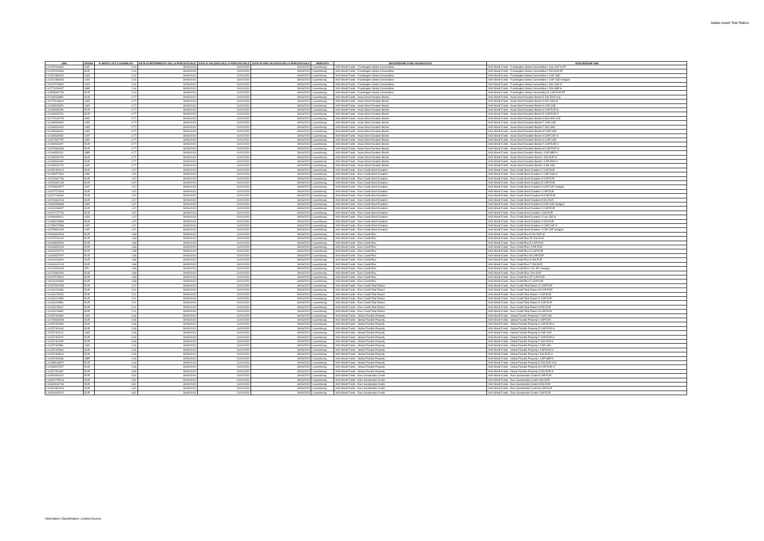Italian Asset Test Ratios
| ISIN | DIVISA | % WHITE LIST E ASSIMILATI | DATA DI RIFERIMENTO DELLA PERCENTUALE | DATA DI VALENZA DELLA PERCENTUALE | DATA DI FINE VALENZA DELLA PERCENTUALE | MERCATO | DESCRIZIONE FUND HOUSE/UCITS | DESCRIZIONE ISIN |
| --- | --- | --- | --- | --- | --- | --- | --- | --- |
| LU1257004892 | CHF | 2,04 | 30/06/2019 | 01/01/2020 | 30/06/2020 | Luxembourg | AXA World Funds - Framlington Global Convertibles | AXA World Funds - Framlington Global Convertibles I Cap CHF H PF |
| LU1257004546 | EUR | 2,04 | 30/06/2019 | 01/01/2020 | 30/06/2020 | Luxembourg | AXA World Funds - Framlington Global Convertibles | AXA World Funds - Framlington Global Convertibles I DIS EUR PF |
| LU1321382902 | USD | 2,04 | 30/06/2019 | 01/01/2020 | 30/06/2020 | Luxembourg | AXA World Funds - Framlington Global Convertibles | AXA World Funds - Framlington Global Convertibles I CAP USD |
| LU1321383033 | USD | 2,04 | 30/06/2019 | 01/01/2020 | 30/06/2020 | Luxembourg | AXA World Funds - Framlington Global Convertibles | AXA World Funds - Framlington Global Convertibles I CAP USD Hedged |
| LU1670742862 | USD | 2,04 | 30/06/2019 | 01/01/2020 | 30/06/2020 | Luxembourg | AXA World Funds - Framlington Global Convertibles | AXA World Funds - Framlington Global Convertibles I DIS USD H |
| LU1774150657 | GBP | 2,04 | 30/06/2019 | 01/01/2020 | 30/06/2020 | Luxembourg | AXA World Funds - Framlington Global Convertibles | AXA World Funds - Framlington Global Convertibles I DIS GBP H |
| LU0545090739 | EUR | 2,04 | 30/06/2019 | 01/01/2020 | 30/06/2020 | Luxembourg | AXA World Funds - Framlington Global Convertibles | AXA World Funds - Framlington Global Convertibles E CAP EUR PF |
| LU1196530882 | EUR | 0,77 | 30/06/2019 | 01/01/2020 | 30/06/2020 | Luxembourg | AXA World Funds - Asian Short Duration Bonds | AXA World Funds - Asian Short Duration Bonds E DIS EUR H Q |
| LU1774149642 | USD | 0,77 | 30/06/2019 | 01/01/2020 | 30/06/2020 | Luxembourg | AXA World Funds - Asian Short Duration Bonds | AXA World Funds - Asian Short Duration Bonds A DIS USD M |
| LU1196529876 | USD | 0,77 | 30/06/2019 | 01/01/2020 | 30/06/2020 | Luxembourg | AXA World Funds - Asian Short Duration Bonds | AXA World Funds - Asian Short Duration Bonds A CAP USD |
| LU1196530296 | EUR | 0,77 | 30/06/2019 | 01/01/2020 | 30/06/2020 | Luxembourg | AXA World Funds - Asian Short Duration Bonds | AXA World Funds - Asian Short Duration Bonds A CAP EUR H |
| LU1196530700 | EUR | 0,77 | 30/06/2019 | 01/01/2020 | 30/06/2020 | Luxembourg | AXA World Funds - Asian Short Duration Bonds | AXA World Funds - Asian Short Duration Bonds E CAP EUR H |
| LU1774149725 | HKD | 0,77 | 30/06/2019 | 01/01/2020 | 30/06/2020 | Luxembourg | AXA World Funds - Asian Short Duration Bonds | AXA World Funds - Asian Short Duration Bonds A DIS HKD H M |
| LU1196530965 | USD | 0,77 | 30/06/2019 | 01/01/2020 | 30/06/2020 | Luxembourg | AXA World Funds - Asian Short Duration Bonds | AXA World Funds - Asian Short Duration Bonds F CAP USD |
| LU1196531005 | USD | 0,77 | 30/06/2019 | 01/01/2020 | 30/06/2020 | Luxembourg | AXA World Funds - Asian Short Duration Bonds | AXA World Funds - Asian Short Duration Bonds F DIS USD |
| LU1196536491 | USD | 0,77 | 30/06/2019 | 01/01/2020 | 30/06/2020 | Luxembourg | AXA World Funds - Asian Short Duration Bonds | AXA World Funds - Asian Short Duration Bonds M CAP USD |
| LU1196530452 | CHF | 0,77 | 30/06/2019 | 01/01/2020 | 30/06/2020 | Luxembourg | AXA World Funds - Asian Short Duration Bonds | AXA World Funds - Asian Short Duration Bonds A CAP CHF H |
| LU1527607797 | USD | 0,77 | 30/06/2019 | 01/01/2020 | 30/06/2020 | Luxembourg | AXA World Funds - Asian Short Duration Bonds | AXA World Funds - Asian Short Duration Bonds G CAP USD |
| LU1196531187 | EUR | 0,77 | 30/06/2019 | 01/01/2020 | 30/06/2020 | Luxembourg | AXA World Funds - Asian Short Duration Bonds | AXA World Funds - Asian Short Duration Bonds F CAP EUR H |
| LU2023309086 | EUR | 0,77 | 30/06/2019 | 01/01/2020 | 30/06/2020 | Luxembourg | AXA World Funds - Asian Short Duration Bonds | AXA World Funds - Asian Short Duration Bonds M CAP EUR H |
| LU1196532151 | GBP | 0,77 | 30/06/2019 | 01/01/2020 | 30/06/2020 | Luxembourg | AXA World Funds - Asian Short Duration Bonds | AXA World Funds - Asian Short Duration Bonds I CAP GBP H |
| LU1196532078 | EUR | 0,77 | 30/06/2019 | 01/01/2020 | 30/06/2020 | Luxembourg | AXA World Funds - Asian Short Duration Bonds | AXA World Funds - Asian Short Duration Bonds I DIS EUR H |
| LU1196531930 | EUR | 0,77 | 30/06/2019 | 01/01/2020 | 30/06/2020 | Luxembourg | AXA World Funds - Asian Short Duration Bonds | AXA World Funds - Asian Short Duration Bonds I CAP EUR H |
| LU1196531773 | USD | 0,77 | 30/06/2019 | 01/01/2020 | 30/06/2020 | Luxembourg | AXA World Funds - Asian Short Duration Bonds | AXA World Funds - Asian Short Duration Bonds I CAP USD |
| LU0451400914 | EUR | 1,97 | 30/06/2019 | 01/01/2020 | 30/06/2020 | Luxembourg | AXA World Funds - Euro Credit Short Duration | AXA World Funds - Euro Credit Short Duration F CAP EUR |
| LU1789477962 | USD | 1,97 | 30/06/2019 | 01/01/2020 | 30/06/2020 | Luxembourg | AXA World Funds - Euro Credit Short Duration | AXA World Funds - Euro Credit Short Duration X CAP USD H |
| LU0251661756 | EUR | 1,97 | 30/06/2019 | 01/01/2020 | 30/06/2020 | Luxembourg | AXA World Funds - Euro Credit Short Duration | AXA World Funds - Euro Credit Short Duration A CAP EUR |
| LU0251662135 | EUR | 1,97 | 30/06/2019 | 01/01/2020 | 30/06/2020 | Luxembourg | AXA World Funds - Euro Credit Short Duration | AXA World Funds - Euro Credit Short Duration E CAP EUR |
| LU0753923977 | CHF | 1,97 | 30/06/2019 | 01/01/2020 | 30/06/2020 | Luxembourg | AXA World Funds - Euro Credit Short Duration | AXA World Funds - Euro Credit Short Duration A CAP CHF Hedged |
| LU0227127643 | EUR | 1,97 | 30/06/2019 | 01/01/2020 | 30/06/2020 | Luxembourg | AXA World Funds - Euro Credit Short Duration | AXA World Funds - Euro Credit Short Duration I CAP EUR |
| LU0227146940 | EUR | 1,97 | 30/06/2019 | 01/01/2020 | 30/06/2020 | Luxembourg | AXA World Funds - Euro Credit Short Duration | AXA World Funds - Euro Credit Short Duration M CAP EUR |
| LU0251661913 | EUR | 1,97 | 30/06/2019 | 01/01/2020 | 30/06/2020 | Luxembourg | AXA World Funds - Euro Credit Short Duration | AXA World Funds - Euro Credit Short Duration A DIS EUR |
| LU0964939838 | USD | 1,97 | 30/06/2019 | 01/01/2020 | 30/06/2020 | Luxembourg | AXA World Funds - Euro Credit Short Duration | AXA World Funds - Euro Credit Short Duration A CAP USD Hedged |
| LU1601096537 | EUR | 1,97 | 30/06/2019 | 01/01/2020 | 30/06/2020 | Luxembourg | AXA World Funds - Euro Credit Short Duration | AXA World Funds - Euro Credit Short Duration X CAP EUR |
| LU0227127726 | EUR | 1,97 | 30/06/2019 | 01/01/2020 | 30/06/2020 | Luxembourg | AXA World Funds - Euro Credit Short Duration | AXA World Funds - Euro Credit Short Duration I DIS EUR |
| LU0964939911 | USD | 1,97 | 30/06/2019 | 01/01/2020 | 30/06/2020 | Luxembourg | AXA World Funds - Euro Credit Short Duration | AXA World Funds - Euro Credit Short Duration I Cap USD H |
| LU1689218888 | EUR | 1,97 | 30/06/2019 | 01/01/2020 | 30/06/2020 | Luxembourg | AXA World Funds - Euro Credit Short Duration | AXA World Funds - Euro Credit Short Duration X DIS EUR |
| LU1789477889 | CHF | 1,97 | 30/06/2019 | 01/01/2020 | 30/06/2020 | Luxembourg | AXA World Funds - Euro Credit Short Duration | AXA World Funds - Euro Credit Short Duration X CAP CHF H |
| LU0753924199 | CHF | 1,97 | 30/06/2019 | 01/01/2020 | 30/06/2020 | Luxembourg | AXA World Funds - Euro Credit Short Duration | AXA World Funds - Euro Credit Short Duration I CAP CHF Hedged |
| LU0964942543 | EUR | 1,88 | 30/06/2019 | 01/01/2020 | 30/06/2020 | Luxembourg | AXA World Funds - Euro Credit Plus | AXA World Funds - Euro Credit Plus E Dis EUR Q |
| LU1670744132 | EUR | 1,88 | 30/06/2019 | 01/01/2020 | 30/06/2020 | Luxembourg | AXA World Funds - Euro Credit Plus | AXA World Funds - Euro Credit Plus ZF DIS EUR |
| LU0189846529 | EUR | 1,88 | 30/06/2019 | 01/01/2020 | 30/06/2020 | Luxembourg | AXA World Funds - Euro Credit Plus | AXA World Funds - Euro Credit Plus E CAP EUR |
| LU0184637923 | EUR | 1,88 | 30/06/2019 | 01/01/2020 | 30/06/2020 | Luxembourg | AXA World Funds - Euro Credit Plus | AXA World Funds - Euro Credit Plus I CAP EUR |
| LU0164100710 | EUR | 1,88 | 30/06/2019 | 01/01/2020 | 30/06/2020 | Luxembourg | AXA World Funds - Euro Credit Plus | AXA World Funds - Euro Credit Plus A CAP EUR |
| LU0184637097 | EUR | 1,88 | 30/06/2019 | 01/01/2020 | 30/06/2020 | Luxembourg | AXA World Funds - Euro Credit Plus | AXA World Funds - Euro Credit Plus M CAP EUR |
| LU0164100801 | EUR | 1,88 | 30/06/2019 | 01/01/2020 | 30/06/2020 | Luxembourg | AXA World Funds - Euro Credit Plus | AXA World Funds - Euro Credit Plus A DIS EUR |
| LU0164101015 | EUR | 1,88 | 30/06/2019 | 01/01/2020 | 30/06/2020 | Luxembourg | AXA World Funds - Euro Credit Plus | AXA World Funds - Euro Credit Plus F DIS EUR |
| LU1015154435 | JPY | 1,88 | 30/06/2019 | 01/01/2020 | 30/06/2020 | Luxembourg | AXA World Funds - Euro Credit Plus | AXA World Funds - Euro Credit Plus I Dis JPY Hedged |
| LU1220060260 | EUR | 1,88 | 30/06/2019 | 01/01/2020 | 30/06/2020 | Luxembourg | AXA World Funds - Euro Credit Plus | AXA World Funds - Euro Credit Plus I Dis EUR |
| LU1670743910 | EUR | 1,88 | 30/06/2019 | 01/01/2020 | 30/06/2020 | Luxembourg | AXA World Funds - Euro Credit Plus | AXA World Funds - Euro Credit Plus ZF CAP EUR |
| LU0164100983 | EUR | 1,88 | 30/06/2019 | 01/01/2020 | 30/06/2020 | Luxembourg | AXA World Funds - Euro Credit Plus | AXA World Funds - Euro Credit Plus F CAP EUR |
| LU1527607953 | EUR | 2,01 | 30/06/2019 | 01/01/2020 | 30/06/2020 | Luxembourg | AXA World Funds - Euro Credit Total Return | AXA World Funds - Euro Credit Total Return G CAP EUR |
| LU1164224336 | EUR | 2,01 | 30/06/2019 | 01/01/2020 | 30/06/2020 | Luxembourg | AXA World Funds - Euro Credit Total Return | AXA World Funds - Euro Credit Total Return M CAP EUR |
| LU1164223015 | EUR | 2,01 | 30/06/2019 | 01/01/2020 | 30/06/2020 | Luxembourg | AXA World Funds - Euro Credit Total Return | AXA World Funds - Euro Credit Total Return I CAP EUR |
| LU1164221589 | EUR | 2,01 | 30/06/2019 | 01/01/2020 | 30/06/2020 | Luxembourg | AXA World Funds - Euro Credit Total Return | AXA World Funds - Euro Credit Total Return F CAP EUR |
| LU1164220854 | EUR | 2,01 | 30/06/2019 | 01/01/2020 | 30/06/2020 | Luxembourg | AXA World Funds - Euro Credit Total Return | AXA World Funds - Euro Credit Total Return E CAP EUR |
| LU1164219922 | EUR | 2,01 | 30/06/2019 | 01/01/2020 | 30/06/2020 | Luxembourg | AXA World Funds - Euro Credit Total Return | AXA World Funds - Euro Credit Total Return A DIS EUR |
| LU1164219682 | EUR | 2,01 | 30/06/2019 | 01/01/2020 | 30/06/2020 | Luxembourg | AXA World Funds - Euro Credit Total Return | AXA World Funds - Euro Credit Total Return A CAP EUR |
| LU1157401990 | USD | 0,36 | 30/06/2019 | 01/01/2020 | 30/06/2020 | Luxembourg | AXA World Funds - Global Flexible Property | AXA World Funds - Global Flexible Property F CAP USD |
| LU1740840928 | EUR | 0,36 | 30/06/2019 | 01/01/2020 | 30/06/2020 | Luxembourg | AXA World Funds - Global Flexible Property | AXA World Funds - Global Flexible Property I CAP EUR |
| LU1157401305 | EUR | 0,36 | 30/06/2019 | 01/01/2020 | 30/06/2020 | Luxembourg | AXA World Funds - Global Flexible Property | AXA World Funds - Global Flexible Property A CAP EUR H |
| LU1157401644 | EUR | 0,36 | 30/06/2019 | 01/01/2020 | 30/06/2020 | Luxembourg | AXA World Funds - Global Flexible Property | AXA World Funds - Global Flexible Property E CAP EUR H |
| LU1157401214 | USD | 0,36 | 30/06/2019 | 01/01/2020 | 30/06/2020 | Luxembourg | AXA World Funds - Global Flexible Property | AXA World Funds - Global Flexible Property A CAP USD |
| LU1157402022 | EUR | 0,36 | 30/06/2019 | 01/01/2020 | 30/06/2020 | Luxembourg | AXA World Funds - Global Flexible Property | AXA World Funds - Global Flexible Property F CAP EUR H |
| LU1157402295 | EUR | 0,36 | 30/06/2019 | 01/01/2020 | 30/06/2020 | Luxembourg | AXA World Funds - Global Flexible Property | AXA World Funds - Global Flexible Property F DIS EUR H |
| LU1157402881 | USD | 0,36 | 30/06/2019 | 01/01/2020 | 30/06/2020 | Luxembourg | AXA World Funds - Global Flexible Property | AXA World Funds - Global Flexible Property I CAP USD |
| LU1157402964 | EUR | 0,36 | 30/06/2019 | 01/01/2020 | 30/06/2020 | Luxembourg | AXA World Funds - Global Flexible Property | AXA World Funds - Global Flexible Property I CAP EUR H |
| LU1157403004 | EUR | 0,36 | 30/06/2019 | 01/01/2020 | 30/06/2020 | Luxembourg | AXA World Funds - Global Flexible Property | AXA World Funds - Global Flexible Property I DIS EUR H |
| LU1157403186 | GBP | 0,36 | 30/06/2019 | 01/01/2020 | 30/06/2020 | Luxembourg | AXA World Funds - Global Flexible Property | AXA World Funds - Global Flexible Property I CAP GBP H |
| LU1398148947 | EUR | 0,36 | 30/06/2019 | 01/01/2020 | 30/06/2020 | Luxembourg | AXA World Funds - Global Flexible Property | AXA World Funds - Global Flexible Property E DIS EUR H Q |
| LU1365047627 | EUR | 0,36 | 30/06/2019 | 01/01/2020 | 30/06/2020 | Luxembourg | AXA World Funds - Global Flexible Property | AXA World Funds - Global Flexible Property M CAP EUR H |
| LU1157401487 | EUR | 0,36 | 30/06/2019 | 01/01/2020 | 30/06/2020 | Luxembourg | AXA World Funds - Global Flexible Property | AXA World Funds - Global Flexible Property A DIS EUR H |
| LU0361820912 | EUR | 0,82 | 30/06/2019 | 01/01/2020 | 30/06/2020 | Luxembourg | AXA World Funds - Euro Sustainable Credit | AXA World Funds - Euro Sustainable Credit A CAP EUR |
| LU0397279513 | EUR | 0,82 | 30/06/2019 | 01/01/2020 | 30/06/2020 | Luxembourg | AXA World Funds - Euro Sustainable Credit | AXA World Funds - Euro Sustainable Credit I DIS EUR |
| LU0645131763 | EUR | 0,82 | 30/06/2019 | 01/01/2020 | 30/06/2020 | Luxembourg | AXA World Funds - Euro Sustainable Credit | AXA World Funds - Euro Sustainable Credit A DIS EUR |
| LU0361850406 | EUR | 0,82 | 30/06/2019 | 01/01/2020 | 30/06/2020 | Luxembourg | AXA World Funds - Euro Sustainable Credit | AXA World Funds - Euro Sustainable Credit M CAP EUR |
| LU0361845232 | EUR | 0,82 | 30/06/2019 | 01/01/2020 | 30/06/2020 | Luxembourg | AXA World Funds - Euro Sustainable Credit | AXA World Funds - Euro Sustainable Credit I CAP EUR |
Information Classification: Limited Access